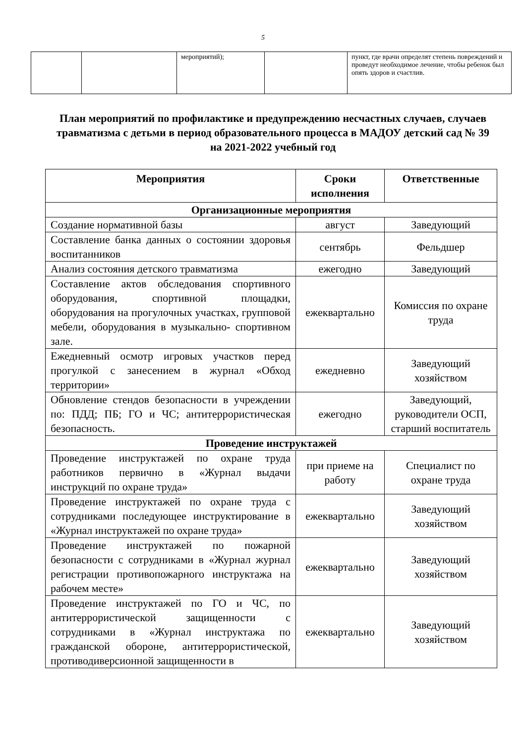5
| | | мероприятий); | | пункт, где врачи определят степень повреждений и проведут необходимое лечение, чтобы ребенок был опять здоров и счастлив. |
План мероприятий по профилактике и предупреждению несчастных случаев, случаев травматизма с детьми в период образовательного процесса в МАДОУ детский сад № 39 на 2021-2022 учебный год
| Мероприятия | Сроки исполнения | Ответственные |
| --- | --- | --- |
| Организационные мероприятия | | |
| Создание нормативной базы | август | Заведующий |
| Составление банка данных о состоянии здоровья воспитанников | сентябрь | Фельдшер |
| Анализ состояния детского травматизма | ежегодно | Заведующий |
| Составление актов обследования спортивного оборудования, спортивной площадки, оборудования на прогулочных участках, групповой мебели, оборудования в музыкально- спортивном зале. | ежеквартально | Комиссия по охране труда |
| Ежедневный осмотр игровых участков перед прогулкой с занесением в журнал «Обход территории» | ежедневно | Заведующий хозяйством |
| Обновление стендов безопасности в учреждении по: ПДД; ПБ; ГО и ЧС; антитеррористическая безопасность. | ежегодно | Заведующий, руководители ОСП, старший воспитатель |
| Проведение инструктажей | | |
| Проведение инструктажей по охране труда работников первично в «Журнал выдачи инструкций по охране труда» | при приеме на работу | Специалист по охране труда |
| Проведение инструктажей по охране труда с сотрудниками последующее инструктирование в «Журнал инструктажей по охране труда» | ежеквартально | Заведующий хозяйством |
| Проведение инструктажей по пожарной безопасности с сотрудниками в «Журнал журнал регистрации противопожарного инструктажа на рабочем месте» | ежеквартально | Заведующий хозяйством |
| Проведение инструктажей по ГО и ЧС, по антитеррористической защищенности с сотрудниками в «Журнал инструктажа по гражданской обороне, антитеррористической, противодиверсионной защищенности в | ежеквартально | Заведующий хозяйством |